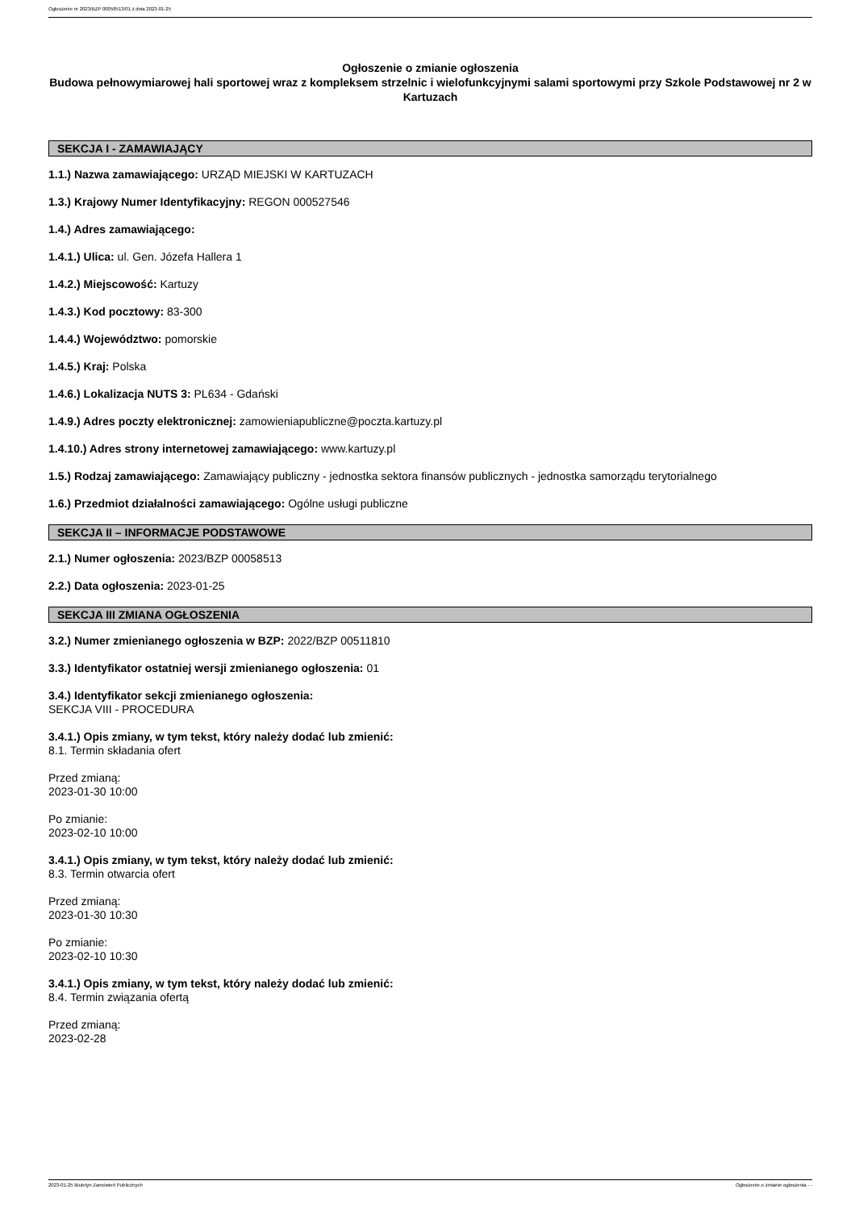Ogłoszenie nr 2023/BZP 00058513/01 z dnia 2023-01-25
Ogłoszenie o zmianie ogłoszenia
Budowa pełnowymiarowej hali sportowej wraz z kompleksem strzelnic i wielofunkcyjnymi salami sportowymi przy Szkole Podstawowej nr 2 w Kartuzach
SEKCJA I - ZAMAWIAJĄCY
1.1.) Nazwa zamawiającego: URZĄD MIEJSKI W KARTUZACH
1.3.) Krajowy Numer Identyfikacyjny: REGON 000527546
1.4.) Adres zamawiającego:
1.4.1.) Ulica: ul. Gen. Józefa Hallera 1
1.4.2.) Miejscowość: Kartuzy
1.4.3.) Kod pocztowy: 83-300
1.4.4.) Województwo: pomorskie
1.4.5.) Kraj: Polska
1.4.6.) Lokalizacja NUTS 3: PL634 - Gdański
1.4.9.) Adres poczty elektronicznej: zamowieniapubliczne@poczta.kartuzy.pl
1.4.10.) Adres strony internetowej zamawiającego: www.kartuzy.pl
1.5.) Rodzaj zamawiającego: Zamawiający publiczny - jednostka sektora finansów publicznych - jednostka samorządu terytorialnego
1.6.) Przedmiot działalności zamawiającego: Ogólne usługi publiczne
SEKCJA II – INFORMACJE PODSTAWOWE
2.1.) Numer ogłoszenia: 2023/BZP 00058513
2.2.) Data ogłoszenia: 2023-01-25
SEKCJA III ZMIANA OGŁOSZENIA
3.2.) Numer zmienianego ogłoszenia w BZP: 2022/BZP 00511810
3.3.) Identyfikator ostatniej wersji zmienianego ogłoszenia: 01
3.4.) Identyfikator sekcji zmienianego ogłoszenia:
SEKCJA VIII - PROCEDURA
3.4.1.) Opis zmiany, w tym tekst, który należy dodać lub zmienić:
8.1. Termin składania ofert
Przed zmianą:
2023-01-30 10:00
Po zmianie:
2023-02-10 10:00
3.4.1.) Opis zmiany, w tym tekst, który należy dodać lub zmienić:
8.3. Termin otwarcia ofert
Przed zmianą:
2023-01-30 10:30
Po zmianie:
2023-02-10 10:30
3.4.1.) Opis zmiany, w tym tekst, który należy dodać lub zmienić:
8.4. Termin związania ofertą
Przed zmianą:
2023-02-28
2023-01-25 Biuletyn Zamówień Publicznych Ogłoszenie o zmianie ogłoszenia - -